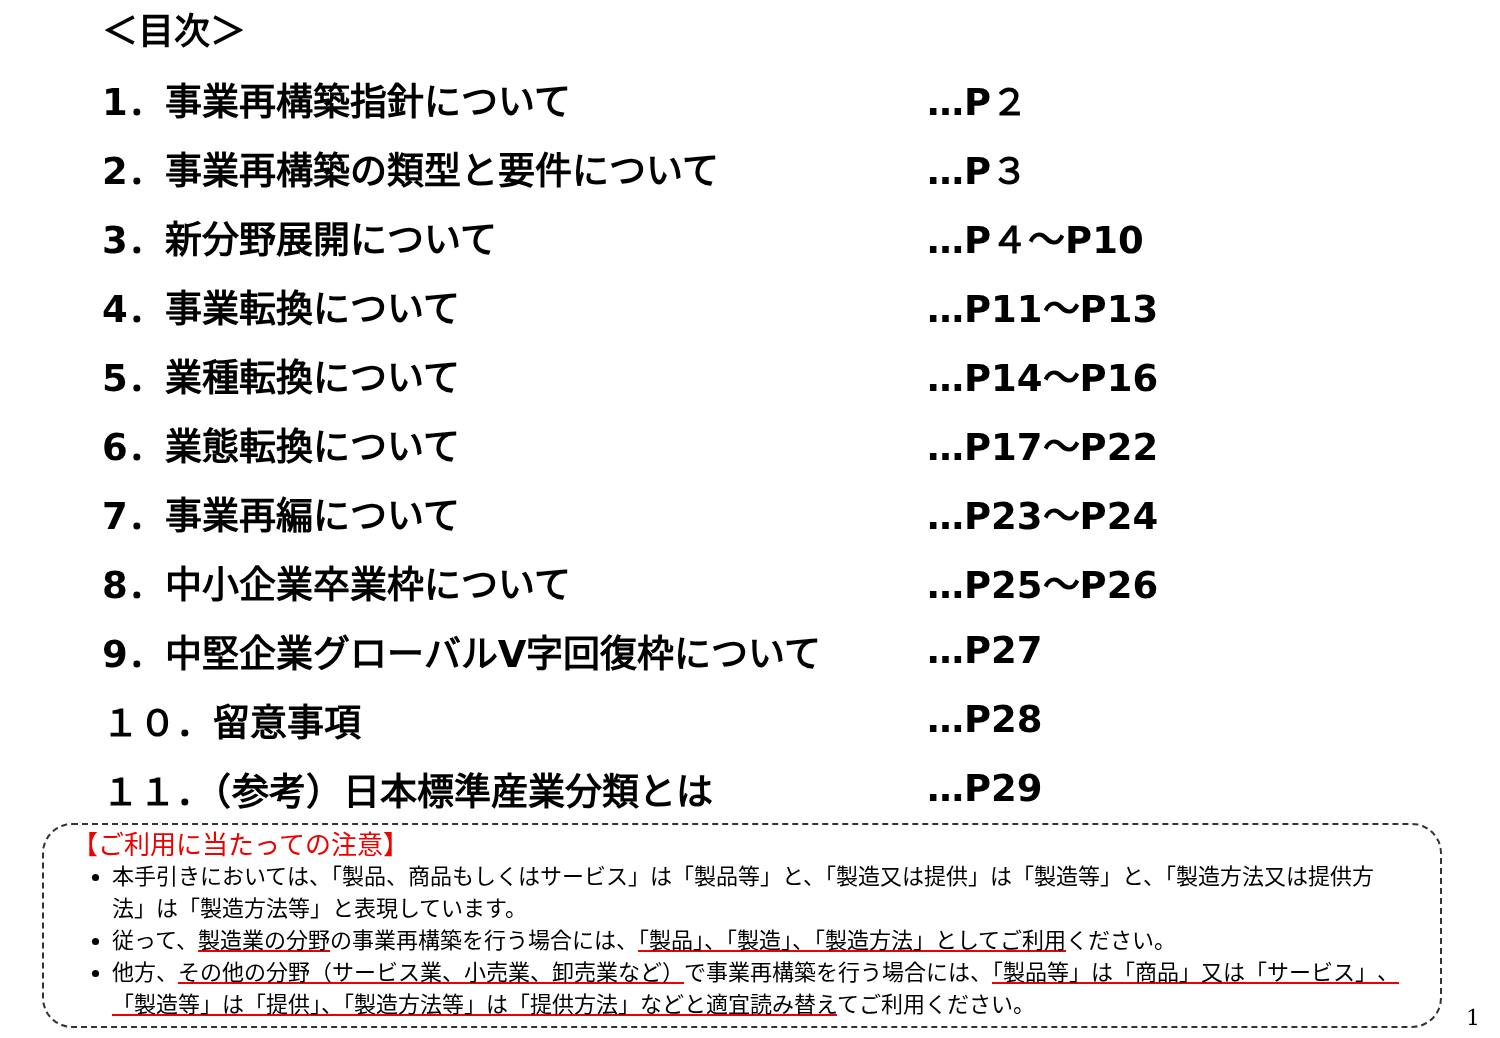＜目次＞
1．事業再構築指針について …P２
2．事業再構築の類型と要件について …P３
3．新分野展開について …P４～P10
4．事業転換について …P11～P13
5．業種転換について …P14～P16
6．業態転換について …P17～P22
7．事業再編について …P23～P24
8．中小企業卒業枠について …P25～P26
9．中堅企業グローバルV字回復枠について …P27
１０．留意事項 …P28
１１．（参考）日本標準産業分類とは …P29
【ご利用に当たっての注意】
本手引きにおいては、「製品、商品もしくはサービス」は「製品等」と、「製造又は提供」は「製造等」と、「製造方法又は提供方法」は「製造方法等」と表現しています。
従って、製造業の分野の事業再構築を行う場合には、「製品」、「製造」、「製造方法」としてご利用ください。
他方、その他の分野（サービス業、小売業、卸売業など）で事業再構築を行う場合には、「製品等」は「商品」又は「サービス」、「製造等」は「提供」、「製造方法等」は「提供方法」などと適宜読み替えてご利用ください。
1